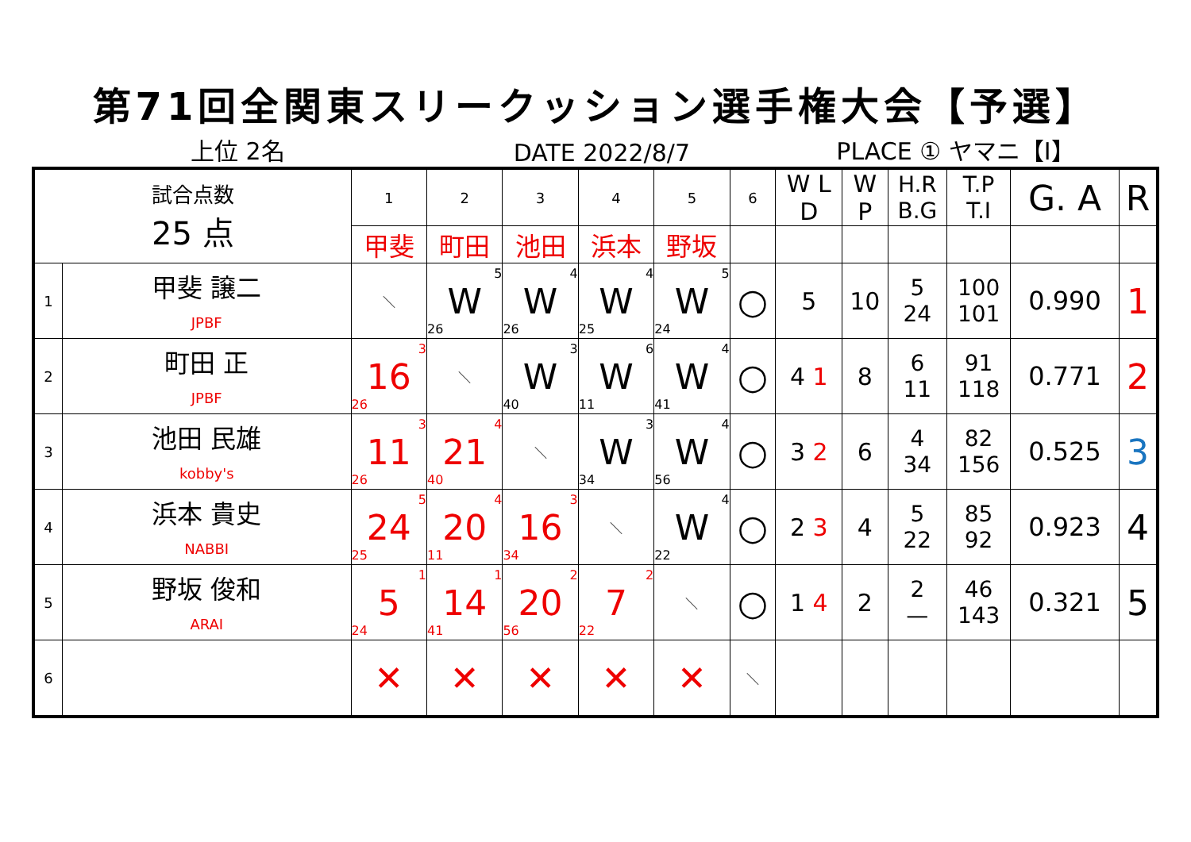第71回全関東スリークッション選手権大会【予選】
上位 2名
DATE 2022/8/7
PLACE ① ヤマニ【I】
| 試合点数 25 点 | | 1 | 2 | 3 | 4 | 5 | 6 | W L D | W P | H.R B.G | T.P T.I | G. A | R |
| --- | --- | --- | --- | --- | --- | --- | --- | --- | --- | --- | --- | --- | --- |
| | | 甲斐 | 町田 | 池田 | 浜本 | 野坂 | | | | | | | |
| 1 | 甲斐 譲二 JPBF | ＼ | 5 W 26 | 4 W 26 | 4 W 25 | 5 W 24 | ○ | 5 | 10 | 5 24 | 100 101 | 0.990 | 1 |
| 2 | 町田 正 JPBF | 3 16 26 | ＼ | 3 W 40 | 6 W 11 | 4 W 41 | ○ | 4 1 | 8 | 6 11 | 91 118 | 0.771 | 2 |
| 3 | 池田 民雄 kobby's | 3 11 26 | 4 21 40 | ＼ | 3 W 34 | 4 W 56 | ○ | 3 2 | 6 | 4 34 | 82 156 | 0.525 | 3 |
| 4 | 浜本 貴史 NABBI | 5 24 25 | 4 20 11 | 3 16 34 | ＼ | 4 W 22 | ○ | 2 3 | 4 | 5 22 | 85 92 | 0.923 | 4 |
| 5 | 野坂 俊和 ARAI | 1 5 24 | 1 14 41 | 2 20 56 | 2 7 22 | ＼ | ○ | 1 4 | 2 | 2 — | 46 143 | 0.321 | 5 |
| 6 | | ✕ | ✕ | ✕ | ✕ | ✕ | ＼ | | | | | | |